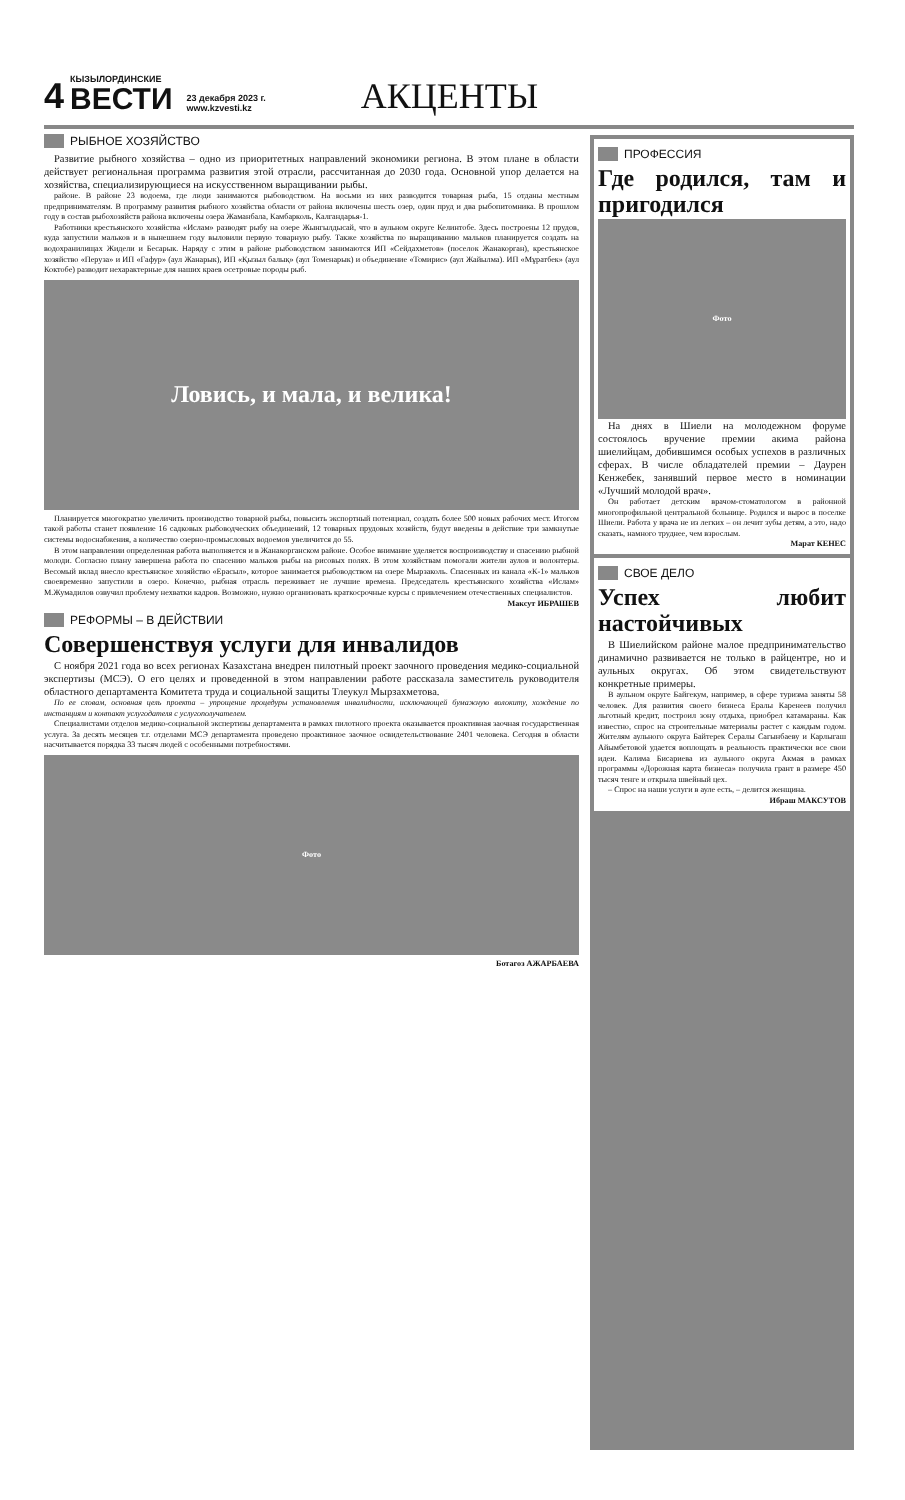4 КЫЗЫЛОРДИНСКИЕ
ВЕСТИ 23 декабря 2023 г.
www.kzvesti.kz АКЦЕНТЫ
РЫБНОЕ ХОЗЯЙСТВО
Развитие рыбного хозяйства – одно из приоритетных направлений экономики региона. В этом плане в области действует региональная программа развития этой отрасли, рассчитанная до 2030 года. Основной упор делается на хозяйства, специализирующиеся на искусственном выращивании рыбы.
районе. В районе 23 водоема, где люди занимаются рыбоводством. На восьми из них разводится товарная рыба, 15 отданы местным предпринимателям. В программу развития рыбного хозяйства области от района включены шесть озер, один пруд и два рыбопитомника. В прошлом году в состав рыбохозяйств района включены озера Жаманбала, Камбарколь, Калгандарья-1.
Работники крестьянского хозяйства «Ислам» разводят рыбу на озере Жынгылдысай, что в аульном округе Келинтобе. Здесь построены 12 прудов, куда запустили мальков и в нынешнем году выловили первую товарную рыбу. Также хозяйства по выращиванию мальков планируется создать на водохранилищах Жидели и Бесарык. Наряду с этим в районе рыбоводством занимаются ИП «Сейдахметов» (поселок Жанакорган), крестьянское хозяйство «Перуза» и ИП «Гафур» (аул Жанарык), ИП «Қызыл балық» (аул Томенарык) и объединение «Томирис» (аул Жайылма). ИП «Мұратбек» (аул Коктобе) разводит нехарактерные для наших краев осетровые породы рыб.
Ловись, и мала, и велика!
Планируется многократно увеличить производство товарной рыбы, повысить экспортный потенциал, создать более 500 новых рабочих мест. Итогом такой работы станет появление 16 садковых рыбоводческих объединений, 12 товарных прудовых хозяйств, будут введены в действие три замкнутые системы водоснабжения, а количество озерно-промысловых водоемов увеличится до 55.
В этом направлении определенная работа выполняется и в Жанакорганском районе. Особое внимание уделяется воспроизводству и спасению рыбной молоди. Согласно плану завершена работа по спасению мальков рыбы на рисовых полях. В этом хозяйствам помогали жители аулов и волонтеры. Весомый вклад внесло крестьянское хозяйство «Ерасыл», которое занимается рыбоводством на озере Мырзаколь. Спасенных из канала «К-1» мальков своевременно запустили в озеро. Конечно, рыбная отрасль переживает не лучшие времена. Председатель крестьянского хозяйства «Ислам» М.Жумадилов озвучил проблему нехватки кадров. Возможно, нужно организовать краткосрочные курсы с привлечением отечественных специалистов.
Максут ИБРАШЕВ
РЕФОРМЫ – В ДЕЙСТВИИ
Совершенствуя услуги для инвалидов
С ноября 2021 года во всех регионах Казахстана внедрен пилотный проект заочного проведения медико-социальной экспертизы (МСЭ). О его целях и проведенной в этом направлении работе рассказала заместитель руководителя областного департамента Комитета труда и социальной защиты Тлеукул Мырзахметова.
По ее словам, основная цель проекта – упрощение процедуры установления инвалидности, исключающей бумажную волокиту, хождение по инстанциям и контакт услугодателя с услугополучателем.
Специалистами отделов медико-социальной экспертизы департамента в рамках пилотного проекта оказывается проактивная заочная государственная услуга. За десять месяцев т.г. отделами МСЭ департамента проведено проактивное заочное освидетельствование 2401 человека. Сегодня в области насчитывается порядка 33 тысяч людей с особенными потребностями.
Фото
Ботагоз АЖАРБАЕВА
ПРОФЕССИЯ
Где родился, там и пригодился
Фото
На днях в Шиели на молодежном форуме состоялось вручение премии акима района шиелийцам, добившимся особых успехов в различных сферах. В числе обладателей премии – Даурен Кенжебек, занявший первое место в номинации «Лучший молодой врач».
Он работает детским врачом-стоматологом в районной многопрофильной центральной больнице. Родился и вырос в поселке Шиели. Работа у врача не из легких – он лечит зубы детям, а это, надо сказать, намного труднее, чем взрослым.
Марат КЕНЕС
СВОЕ ДЕЛО
Успех любит настойчивых
В Шиелийском районе малое предпринимательство динамично развивается не только в райцентре, но и аульных округах. Об этом свидетельствуют конкретные примеры.
В аульном округе Байгекум, например, в сфере туризма заняты 58 человек. Для развития своего бизнеса Ералы Каренеев получил льготный кредит, построил зону отдыха, приобрел катамараны. Как известно, спрос на строительные материалы растет с каждым годом. Жителям аульного округа Байтерек Сералы Сагынбаеву и Карлыгаш Айымбетовой удается воплощать в реальность практически все свои идеи. Калима Бисариева из аульного округа Акмая в рамках программы «Дорожная карта бизнеса» получила грант в размере 450 тысяч тенге и открыла швейный цех.
– Спрос на наши услуги в ауле есть, – делится женщина.
Ибраш МАКСУТОВ